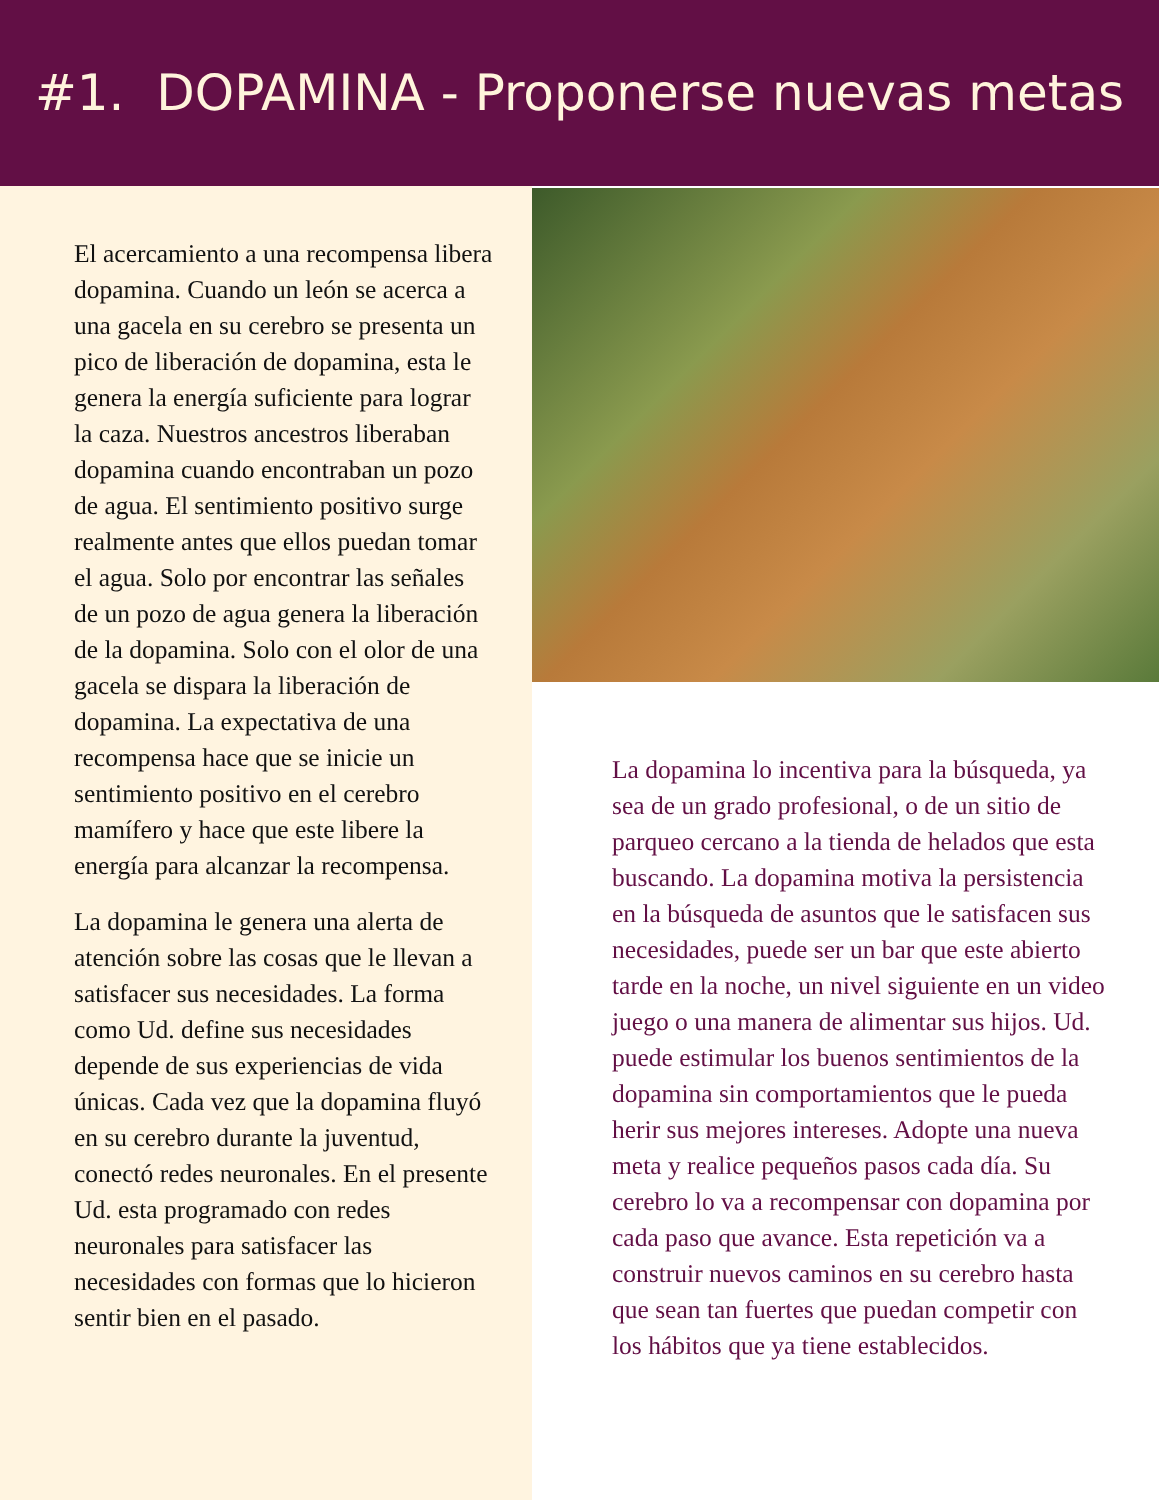#1. DOPAMINA - Proponerse nuevas metas
El acercamiento a una recompensa libera dopamina. Cuando un león se acerca a una gacela en su cerebro se presenta un pico de liberación de dopamina, esta le genera la energía suficiente para lograr la caza. Nuestros ancestros liberaban dopamina cuando encontraban un pozo de agua. El sentimiento positivo surge realmente antes que ellos puedan tomar el agua. Solo por encontrar las señales de un pozo de agua genera la liberación de la dopamina. Solo con el olor de una gacela se dispara la liberación de dopamina. La expectativa de una recompensa hace que se inicie un sentimiento positivo en el cerebro mamífero y hace que este libere la energía para alcanzar la recompensa.
La dopamina le genera una alerta de atención sobre las cosas que le llevan a satisfacer sus necesidades. La forma como Ud. define sus necesidades depende de sus experiencias de vida únicas. Cada vez que la dopamina fluyó en su cerebro durante la juventud, conectó redes neuronales. En el presente Ud. esta programado con redes neuronales para satisfacer las necesidades con formas que lo hicieron sentir bien en el pasado.
La dopamina lo incentiva para la búsqueda, ya sea de un grado profesional, o de un sitio de parqueo cercano a la tienda de helados que esta buscando. La dopamina motiva la persistencia en la búsqueda de asuntos que le satisfacen sus necesidades, puede ser un bar que este abierto tarde en la noche, un nivel siguiente en un video juego o una manera de alimentar sus hijos. Ud. puede estimular los buenos sentimientos de la dopamina sin comportamientos que le pueda herir sus mejores intereses. Adopte una nueva meta y realice pequeños pasos cada día. Su cerebro lo va a recompensar con dopamina por cada paso que avance. Esta repetición va a construir nuevos caminos en su cerebro hasta que sean tan fuertes que puedan competir con los hábitos que ya tiene establecidos.